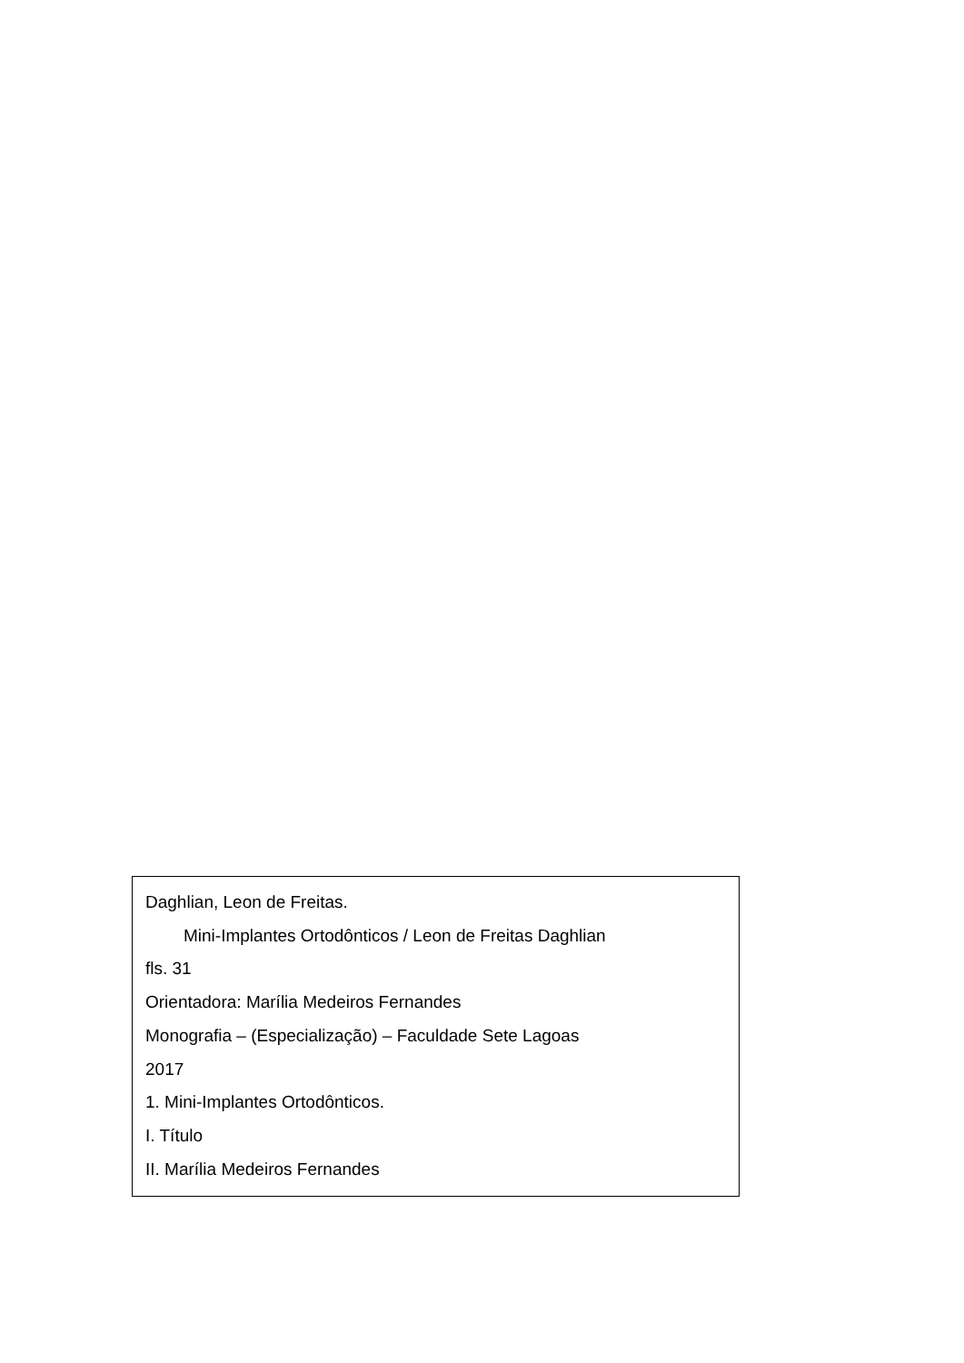Daghlian, Leon de Freitas.
Mini-Implantes Ortodônticos / Leon de Freitas Daghlian
fls. 31
Orientadora: Marília Medeiros Fernandes
Monografia – (Especialização) – Faculdade Sete Lagoas
2017
1. Mini-Implantes Ortodônticos.
I. Título
II. Marília Medeiros Fernandes